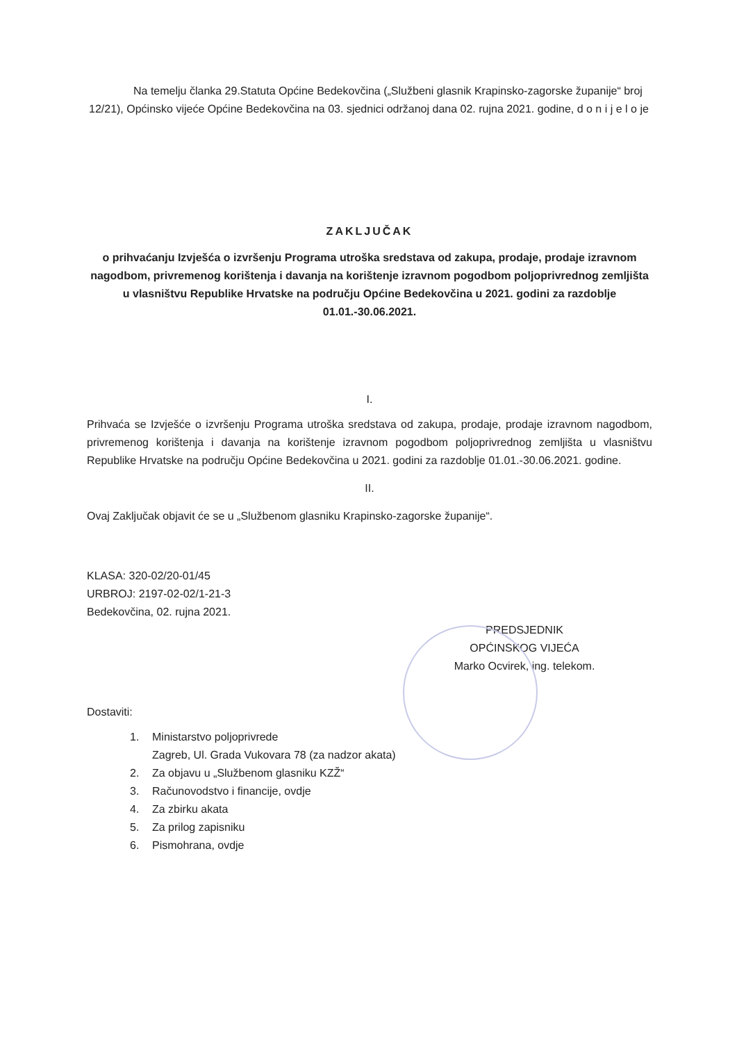Na temelju članka 29.Statuta Općine Bedekovčina („Službeni glasnik Krapinsko-zagorske županije“ broj 12/21), Općinsko vijeće Općine Bedekovčina na 03. sjednici održanoj dana 02. rujna 2021. godine, d o n i j e l o je
ZAKLJUČAK
o prihvaćanju Izvješća o izvršenju Programa utroška sredstava od zakupa, prodaje, prodaje izravnom nagodbom, privremenog korištenja i davanja na korištenje izravnom pogodbom poljoprivrednog zemljišta u vlasništvu Republike Hrvatske na području Općine Bedekovčina u 2021. godini za razdoblje 01.01.-30.06.2021.
I.
Prihvaća se Izvješće o izvršenju Programa utroška sredstava od zakupa, prodaje, prodaje izravnom nagodbom, privremenog korištenja i davanja na korištenje izravnom pogodbom poljoprivrednog zemljišta u vlasništvu Republike Hrvatske na području Općine Bedekovčina u 2021. godini za razdoblje 01.01.-30.06.2021. godine.
II.
Ovaj Zaključak objavit će se u „Službenom glasniku Krapinsko-zagorske županije“.
KLASA: 320-02/20-01/45
URBROJ: 2197-02-02/1-21-3
Bedekovčina, 02. rujna 2021.
PREDSJEDNIK
OPĆINSKOG VIJEĆA
Marko Ocvirek, ing. telekom.
Dostaviti:
1. Ministarstvo poljoprivrede
Zagreb, Ul. Grada Vukovara 78 (za nadzor akata)
2. Za objavu u „Službenom glasniku KZŽ“
3. Računovodstvo i financije, ovdje
4. Za zbirku akata
5. Za prilog zapisniku
6. Pismohrana, ovdje